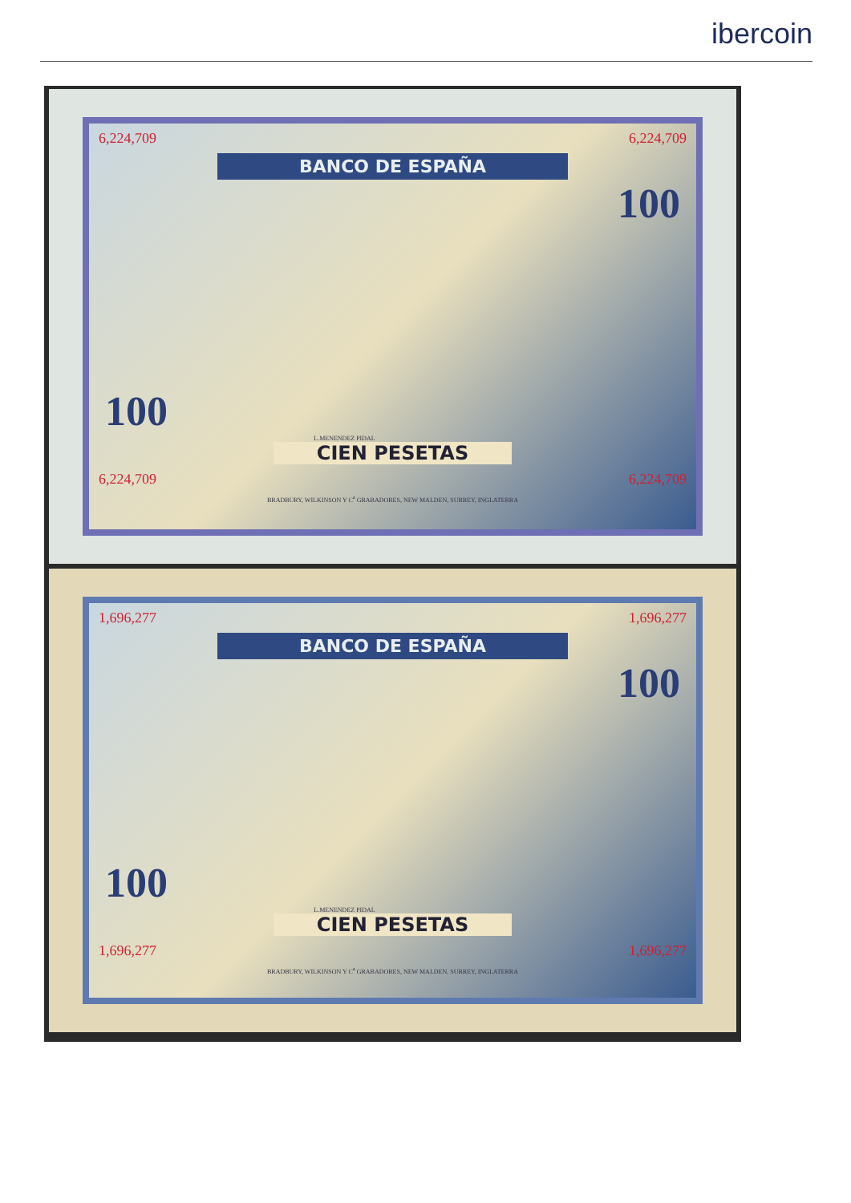ibercoin
6,224,709 6,224,709
BANCO DE ESPAÑA
100
100
L.MENENDEZ PIDAL
CIEN PESETAS
6,224,709 6,224,709
BRADBURY, WILKINSON Y C<sup>a</sup> GRABADORES, NEW MALDEN, SURREY, INGLATERRA
1,696,277 1,696,277
BANCO DE ESPAÑA
100
100
L.MENENDEZ PIDAL
CIEN PESETAS
1,696,277 1,696,277
BRADBURY, WILKINSON Y C<sup>a</sup> GRABADORES, NEW MALDEN, SURREY, INGLATERRA